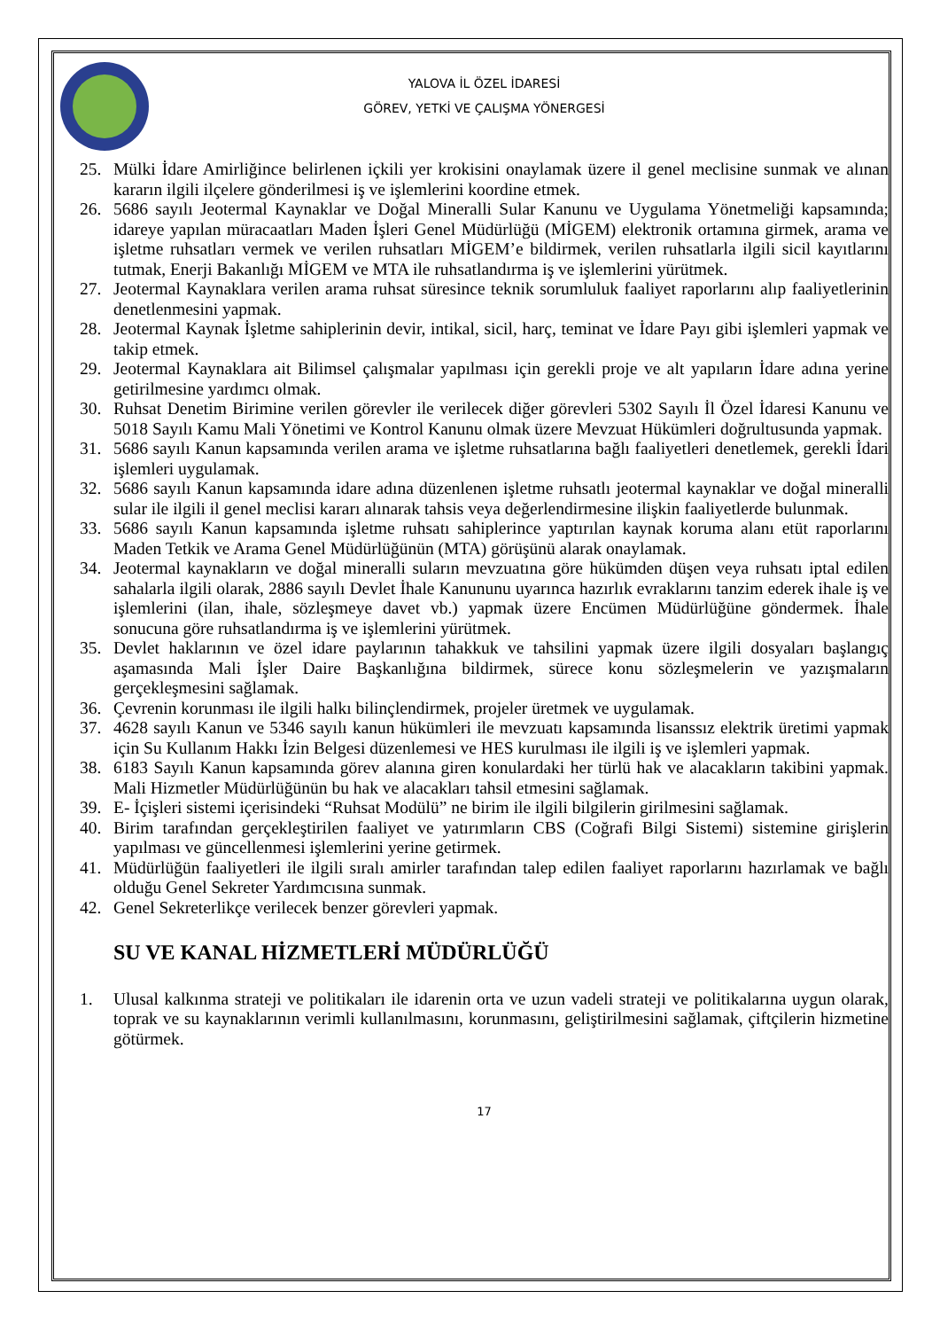YALOVA İL ÖZEL İDARESİ
GÖREV, YETKİ VE ÇALIŞMA YÖNERGESİ
25. Mülki İdare Amirliğince belirlenen içkili yer krokisini onaylamak üzere il genel meclisine sunmak ve alınan kararın ilgili ilçelere gönderilmesi iş ve işlemlerini koordine etmek.
26. 5686 sayılı Jeotermal Kaynaklar ve Doğal Mineralli Sular Kanunu ve Uygulama Yönetmeliği kapsamında; idareye yapılan müracaatları Maden İşleri Genel Müdürlüğü (MİGEM) elektronik ortamına girmek, arama ve işletme ruhsatları vermek ve verilen ruhsatları MİGEM’e bildirmek, verilen ruhsatlarla ilgili sicil kayıtlarını tutmak, Enerji Bakanlığı MİGEM ve MTA ile ruhsatlandırma iş ve işlemlerini yürütmek.
27. Jeotermal Kaynaklara verilen arama ruhsat süresince teknik sorumluluk faaliyet raporlarını alıp faaliyetlerinin denetlenmesini yapmak.
28. Jeotermal Kaynak İşletme sahiplerinin devir, intikal, sicil, harç, teminat ve İdare Payı gibi işlemleri yapmak ve takip etmek.
29. Jeotermal Kaynaklara ait Bilimsel çalışmalar yapılması için gerekli proje ve alt yapıların İdare adına yerine getirilmesine yardımcı olmak.
30. Ruhsat Denetim Birimine verilen görevler ile verilecek diğer görevleri 5302 Sayılı İl Özel İdaresi Kanunu ve 5018 Sayılı Kamu Mali Yönetimi ve Kontrol Kanunu olmak üzere Mevzuat Hükümleri doğrultusunda yapmak.
31. 5686 sayılı Kanun kapsamında verilen arama ve işletme ruhsatlarına bağlı faaliyetleri denetlemek, gerekli İdari işlemleri uygulamak.
32. 5686 sayılı Kanun kapsamında idare adına düzenlenen işletme ruhsatlı jeotermal kaynaklar ve doğal mineralli sular ile ilgili il genel meclisi kararı alınarak tahsis veya değerlendirmesine ilişkin faaliyetlerde bulunmak.
33. 5686 sayılı Kanun kapsamında işletme ruhsatı sahiplerince yaptırılan kaynak koruma alanı etüt raporlarını Maden Tetkik ve Arama Genel Müdürlüğünün (MTA) görüşünü alarak onaylamak.
34. Jeotermal kaynakların ve doğal mineralli suların mevzuatına göre hükümden düşen veya ruhsatı iptal edilen sahalarla ilgili olarak, 2886 sayılı Devlet İhale Kanununu uyarınca hazırlık evraklarını tanzim ederek ihale iş ve işlemlerini (ilan, ihale, sözleşmeye davet vb.) yapmak üzere Encümen Müdürlüğüne göndermek. İhale sonucuna göre ruhsatlandırma iş ve işlemlerini yürütmek.
35. Devlet haklarının ve özel idare paylarının tahakkuk ve tahsilini yapmak üzere ilgili dosyaları başlangıç aşamasında Mali İşler Daire Başkanlığına bildirmek, sürece konu sözleşmelerin ve yazışmaların gerçekleşmesini sağlamak.
36. Çevrenin korunması ile ilgili halkı bilinçlendirmek, projeler üretmek ve uygulamak.
37. 4628 sayılı Kanun ve 5346 sayılı kanun hükümleri ile mevzuatı kapsamında lisanssız elektrik üretimi yapmak için Su Kullanım Hakkı İzin Belgesi düzenlemesi ve HES kurulması ile ilgili iş ve işlemleri yapmak.
38. 6183 Sayılı Kanun kapsamında görev alanına giren konulardaki her türlü hak ve alacakların takibini yapmak. Mali Hizmetler Müdürlüğünün bu hak ve alacakları tahsil etmesini sağlamak.
39. E- İçişleri sistemi içerisindeki “Ruhsat Modülü” ne birim ile ilgili bilgilerin girilmesini sağlamak.
40. Birim tarafından gerçekleştirilen faaliyet ve yatırımların CBS (Coğrafi Bilgi Sistemi) sistemine girişlerin yapılması ve güncellenmesi işlemlerini yerine getirmek.
41. Müdürlüğün faaliyetleri ile ilgili sıralı amirler tarafından talep edilen faaliyet raporlarını hazırlamak ve bağlı olduğu Genel Sekreter Yardımcısına sunmak.
42. Genel Sekreterlikçe verilecek benzer görevleri yapmak.
SU VE KANAL HİZMETLERİ MÜDÜRLÜĞÜ
1. Ulusal kalkınma strateji ve politikaları ile idarenin orta ve uzun vadeli strateji ve politikalarına uygun olarak, toprak ve su kaynaklarının verimli kullanılmasını, korunmasını, geliştirilmesini sağlamak, çiftçilerin hizmetine götürmek.
17